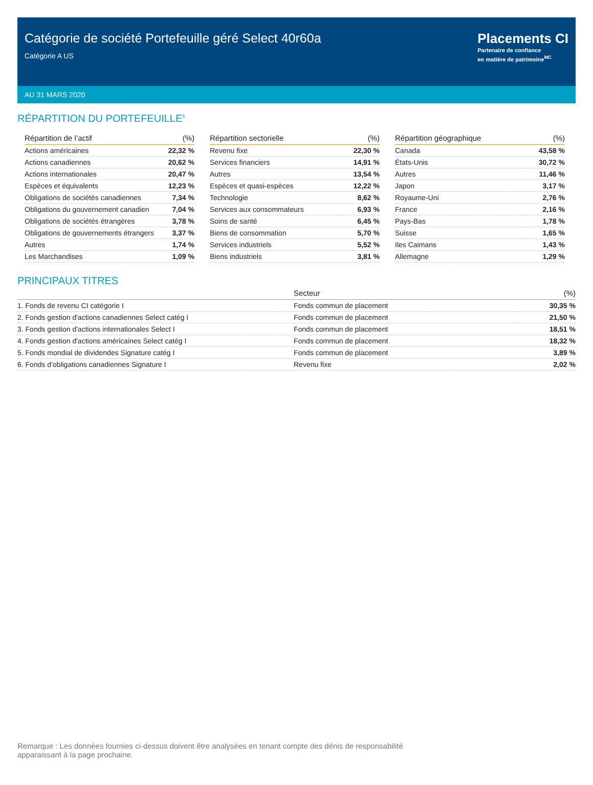Catégorie de société Portefeuille géré Select 40r60a
Catégorie A US
Placements CI
Partenaire de confiance
en matière de patrimoine<sup>MC</sup>
AU 31 MARS 2020
RÉPARTITION DU PORTEFEUILLE<sup>5</sup>
| Répartition de l’actif | (%) |
| --- | --- |
| Actions américaines | 22,32 % |
| Actions canadiennes | 20,62 % |
| Actions internationales | 20,47 % |
| Espèces et équivalents | 12,23 % |
| Obligations de sociétés canadiennes | 7,34 % |
| Obligations du gouvernement canadien | 7,04 % |
| Obligations de sociétés étrangères | 3,78 % |
| Obligations de gouvernements étrangers | 3,37 % |
| Autres | 1,74 % |
| Les Marchandises | 1,09 % |
| Répartition sectorielle | (%) |
| --- | --- |
| Revenu fixe | 22,30 % |
| Services financiers | 14,91 % |
| Autres | 13,54 % |
| Espèces et quasi-espèces | 12,22 % |
| Technologie | 8,62 % |
| Services aux consommateurs | 6,93 % |
| Soins de santé | 6,45 % |
| Biens de consommation | 5,70 % |
| Services industriels | 5,52 % |
| Biens industriels | 3,81 % |
| Répartition géographique | (%) |
| --- | --- |
| Canada | 43,58 % |
| États-Unis | 30,72 % |
| Autres | 11,46 % |
| Japon | 3,17 % |
| Royaume-Uni | 2,76 % |
| France | 2,16 % |
| Pays-Bas | 1,78 % |
| Suisse | 1,65 % |
| Iles Caimans | 1,43 % |
| Allemagne | 1,29 % |
PRINCIPAUX TITRES
| | Secteur | (%) |
| --- | --- | --- |
| 1. Fonds de revenu CI catégorie I | Fonds commun de placement | 30,35 % |
| 2. Fonds gestion d'actions canadiennes Select catég I | Fonds commun de placement | 21,50 % |
| 3. Fonds gestion d'actions internationales Select I | Fonds commun de placement | 18,51 % |
| 4. Fonds gestion d'actions américaines Select catég I | Fonds commun de placement | 18,32 % |
| 5. Fonds mondial de dividendes Signature catég I | Fonds commun de placement | 3,89 % |
| 6. Fonds d'obligations canadiennes Signature I | Revenu fixe | 2,02 % |
Remarque : Les données fournies ci-dessus doivent être analysées en tenant compte des dénis de responsabilité apparaissant à la page prochaine.